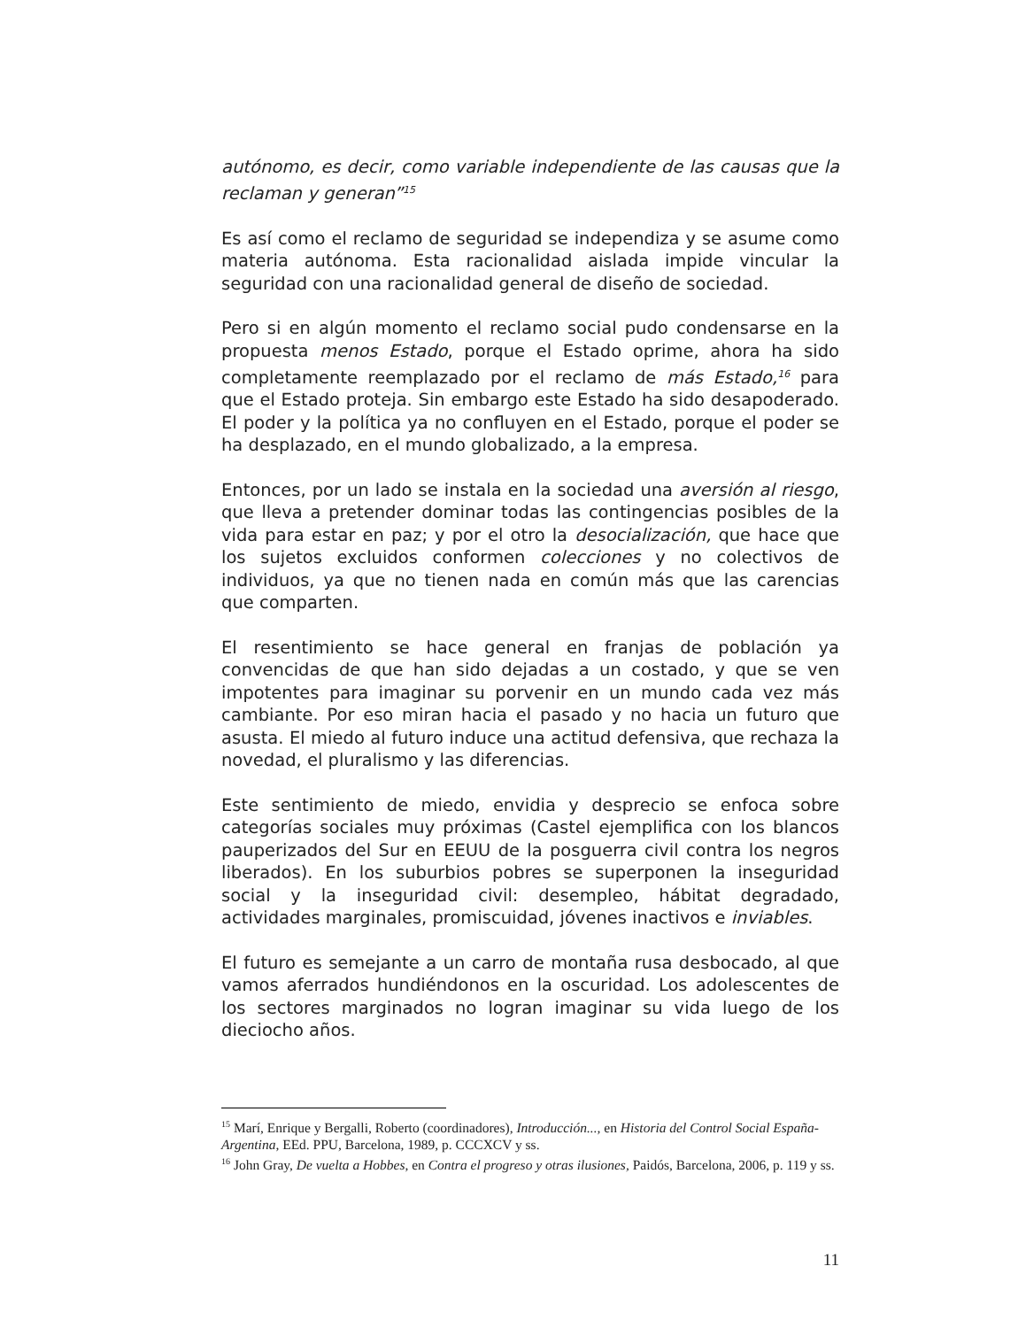autónomo, es decir, como variable independiente de las causas que la reclaman y generan”<sup>15</sup>
Es así como el reclamo de seguridad se independiza y se asume como materia autónoma. Esta racionalidad aislada impide vincular la seguridad con una racionalidad general de diseño de sociedad.
Pero si en algún momento el reclamo social pudo condensarse en la propuesta menos Estado, porque el Estado oprime, ahora ha sido completamente reemplazado por el reclamo de más Estado,<sup>16</sup> para que el Estado proteja. Sin embargo este Estado ha sido desapoderado. El poder y la política ya no confluyen en el Estado, porque el poder se ha desplazado, en el mundo globalizado, a la empresa.
Entonces, por un lado se instala en la sociedad una aversión al riesgo, que lleva a pretender dominar todas las contingencias posibles de la vida para estar en paz; y por el otro la desocialización, que hace que los sujetos excluidos conformen colecciones y no colectivos de individuos, ya que no tienen nada en común más que las carencias que comparten.
El resentimiento se hace general en franjas de población ya convencidas de que han sido dejadas a un costado, y que se ven impotentes para imaginar su porvenir en un mundo cada vez más cambiante. Por eso miran hacia el pasado y no hacia un futuro que asusta. El miedo al futuro induce una actitud defensiva, que rechaza la novedad, el pluralismo y las diferencias.
Este sentimiento de miedo, envidia y desprecio se enfoca sobre categorías sociales muy próximas (Castel ejemplifica con los blancos pauperizados del Sur en EEUU de la posguerra civil contra los negros liberados). En los suburbios pobres se superponen la inseguridad social y la inseguridad civil: desempleo, hábitat degradado, actividades marginales, promiscuidad, jóvenes inactivos e inviables.
El futuro es semejante a un carro de montaña rusa desbocado, al que vamos aferrados hundiéndonos en la oscuridad. Los adolescentes de los sectores marginados no logran imaginar su vida luego de los dieciocho años.
<sup>15</sup> Marí, Enrique y Bergalli, Roberto (coordinadores), Introducción..., en Historia del Control Social España-Argentina, EEd. PPU, Barcelona, 1989, p. CCCXCV y ss.
<sup>16</sup> John Gray, De vuelta a Hobbes, en Contra el progreso y otras ilusiones, Paidós, Barcelona, 2006, p. 119 y ss.
11